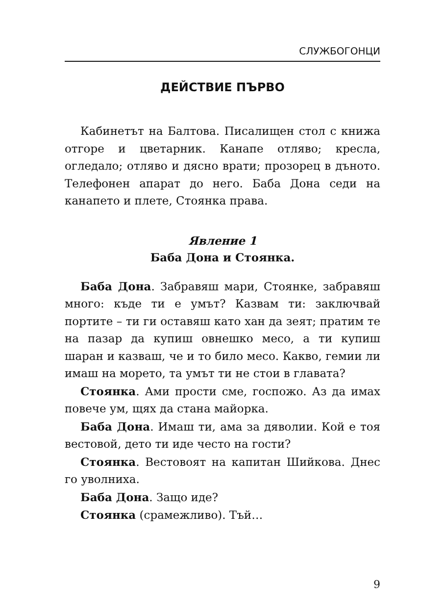СЛУЖБОГОНЦИ
ДЕЙСТВИЕ ПЪРВО
Кабинетът на Балтова. Писалищен стол с книжа отгоре и цветарник. Канапе отляво; кресла, огледало; отляво и дясно врати; прозорец в дъното. Телефонен апарат до него. Баба Дона седи на канапето и плете, Стоянка права.
Явление 1
Баба Дона и Стоянка.
Баба Дона. Забравяш мари, Стоянке, забравяш много: къде ти е умът? Казвам ти: заключвай портите – ти ги оставяш като хан да зеят; пратим те на пазар да купиш овнешко месо, а ти купиш шаран и казваш, че и то било месо. Какво, гемии ли имаш на морето, та умът ти не стои в главата?
Стоянка. Ами прости сме, госпожо. Аз да имах повече ум, щях да стана майорка.
Баба Дона. Имаш ти, ама за дяволии. Кой е тоя вестовой, дето ти иде често на гости?
Стоянка. Вестовоят на капитан Шийкова. Днес го уволниха.
Баба Дона. Защо иде?
Стоянка (срамежливо). Тъй…
9